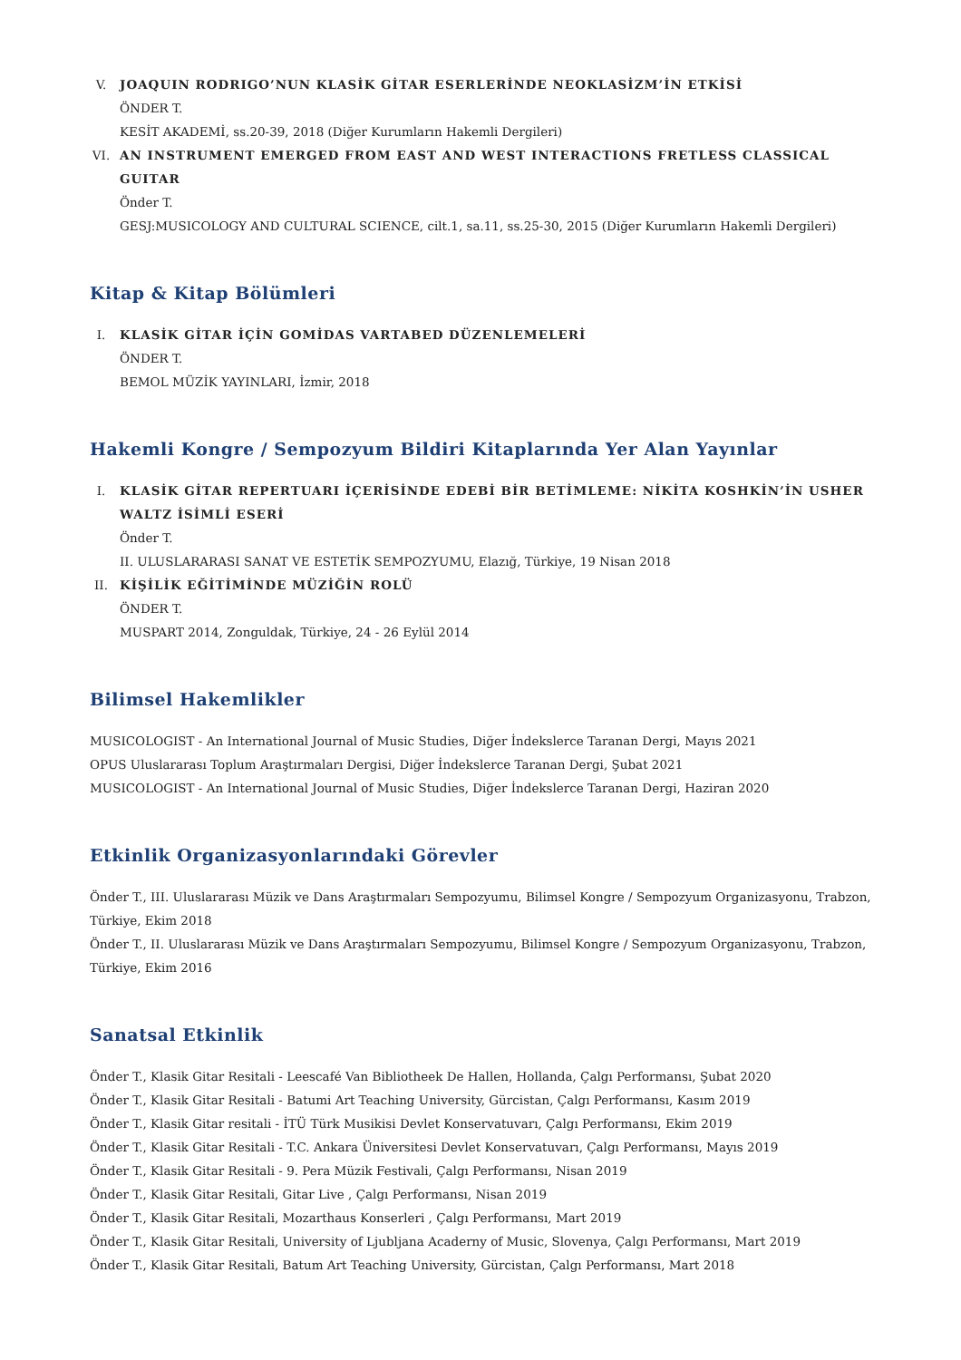V. JOAQUIN RODRIGO’NUN KLASİK GİTAR ESERLERİNDE NEOKLASİZM’İN ETKİSİ
ÖNDER T.
KESİT AKADEMİ, ss.20-39, 2018 (Diğer Kurumların Hakemli Dergileri)
VI. AN INSTRUMENT EMERGED FROM EAST AND WEST INTERACTIONS FRETLESS CLASSICAL GUITAR
Önder T.
GESJ:MUSICOLOGY AND CULTURAL SCIENCE, cilt.1, sa.11, ss.25-30, 2015 (Diğer Kurumların Hakemli Dergileri)
Kitap & Kitap Bölümleri
I. KLASİK GİTAR İÇİN GOMİDAS VARTABED DÜZENLEMELERİ
ÖNDER T.
BEMOL MÜZİK YAYINLARI, İzmir, 2018
Hakemli Kongre / Sempozyum Bildiri Kitaplarında Yer Alan Yayınlar
I. KLASİK GİTAR REPERTUARI İÇERİSİNDE EDEBİ BİR BETİMLEME: NİKİTA KOSHKİN’İN USHER WALTZ İSİMLİ ESERİ
Önder T.
II. ULUSLARARASI SANAT VE ESTETİK SEMPOZYUMU, Elazığ, Türkiye, 19 Nisan 2018
II. KİŞİLİK EĞİTİMİNDE MÜZİĞİN ROLÜ
ÖNDER T.
MUSPART 2014, Zonguldak, Türkiye, 24 - 26 Eylül 2014
Bilimsel Hakemlikler
MUSICOLOGIST - An International Journal of Music Studies, Diğer İndekslerce Taranan Dergi, Mayıs 2021
OPUS Uluslararası Toplum Araştırmaları Dergisi, Diğer İndekslerce Taranan Dergi, Şubat 2021
MUSICOLOGIST - An International Journal of Music Studies, Diğer İndekslerce Taranan Dergi, Haziran 2020
Etkinlik Organizasyonlarındaki Görevler
Önder T., III. Uluslararası Müzik ve Dans Araştırmaları Sempozyumu, Bilimsel Kongre / Sempozyum Organizasyonu, Trabzon, Türkiye, Ekim 2018
Önder T., II. Uluslararası Müzik ve Dans Araştırmaları Sempozyumu, Bilimsel Kongre / Sempozyum Organizasyonu, Trabzon, Türkiye, Ekim 2016
Sanatsal Etkinlik
Önder T., Klasik Gitar Resitali - Leescafé Van Bibliotheek De Hallen, Hollanda, Çalgı Performansı, Şubat 2020
Önder T., Klasik Gitar Resitali - Batumi Art Teaching University, Gürcistan, Çalgı Performansı, Kasım 2019
Önder T., Klasik Gitar resitali - İTÜ Türk Musikisi Devlet Konservatuvarı, Çalgı Performansı, Ekim 2019
Önder T., Klasik Gitar Resitali - T.C. Ankara Üniversitesi Devlet Konservatuvarı, Çalgı Performansı, Mayıs 2019
Önder T., Klasik Gitar Resitali - 9. Pera Müzik Festivali, Çalgı Performansı, Nisan 2019
Önder T., Klasik Gitar Resitali, Gitar Live , Çalgı Performansı, Nisan 2019
Önder T., Klasik Gitar Resitali, Mozarthaus Konserleri , Çalgı Performansı, Mart 2019
Önder T., Klasik Gitar Resitali, University of Ljubljana Acaderny of Music, Slovenya, Çalgı Performansı, Mart 2019
Önder T., Klasik Gitar Resitali, Batum Art Teaching University, Gürcistan, Çalgı Performansı, Mart 2018